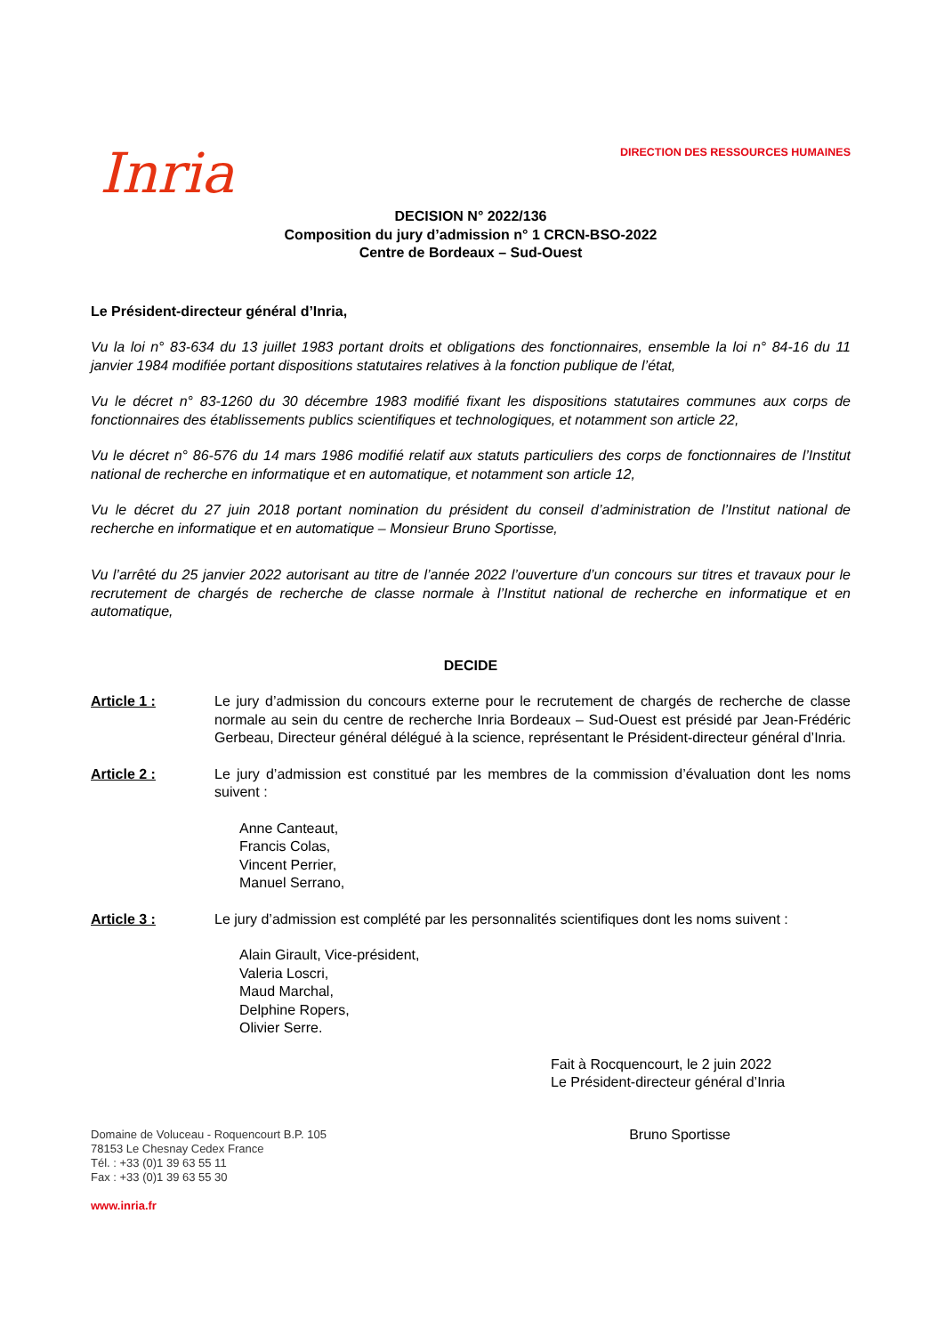Inria
DIRECTION DES RESSOURCES HUMAINES
DECISION N° 2022/136
Composition du jury d’admission n° 1 CRCN-BSO-2022
Centre de Bordeaux – Sud-Ouest
Le Président-directeur général d’Inria,
Vu la loi n° 83-634 du 13 juillet 1983 portant droits et obligations des fonctionnaires, ensemble la loi n° 84-16 du 11 janvier 1984 modifiée portant dispositions statutaires relatives à la fonction publique de l’état,
Vu le décret n° 83-1260 du 30 décembre 1983 modifié fixant les dispositions statutaires communes aux corps de fonctionnaires des établissements publics scientifiques et technologiques, et notamment son article 22,
Vu le décret n° 86-576 du 14 mars 1986 modifié relatif aux statuts particuliers des corps de fonctionnaires de l’Institut national de recherche en informatique et en automatique, et notamment son article 12,
Vu le décret du 27 juin 2018 portant nomination du président du conseil d’administration de l’Institut national de recherche en informatique et en automatique – Monsieur Bruno Sportisse,
Vu l’arrêté du 25 janvier 2022 autorisant au titre de l’année 2022 l’ouverture d’un concours sur titres et travaux pour le recrutement de chargés de recherche de classe normale à l’Institut national de recherche en informatique et en automatique,
DECIDE
Article 1 : Le jury d’admission du concours externe pour le recrutement de chargés de recherche de classe normale au sein du centre de recherche Inria Bordeaux – Sud-Ouest est présidé par Jean-Frédéric Gerbeau, Directeur général délégué à la science, représentant le Président-directeur général d’Inria.
Article 2 : Le jury d’admission est constitué par les membres de la commission d’évaluation dont les noms suivent :
Anne Canteaut,
Francis Colas,
Vincent Perrier,
Manuel Serrano,
Article 3 : Le jury d’admission est complété par les personnalités scientifiques dont les noms suivent :
Alain Girault, Vice-président,
Valeria Loscri,
Maud Marchal,
Delphine Ropers,
Olivier Serre.
Fait à Rocquencourt, le 2 juin 2022
Le Président-directeur général d’Inria
Domaine de Voluceau - Roquencourt B.P. 105
78153 Le Chesnay Cedex France
Tél. : +33 (0)1 39 63 55 11
Fax : +33 (0)1 39 63 55 30
www.inria.fr
Bruno Sportisse